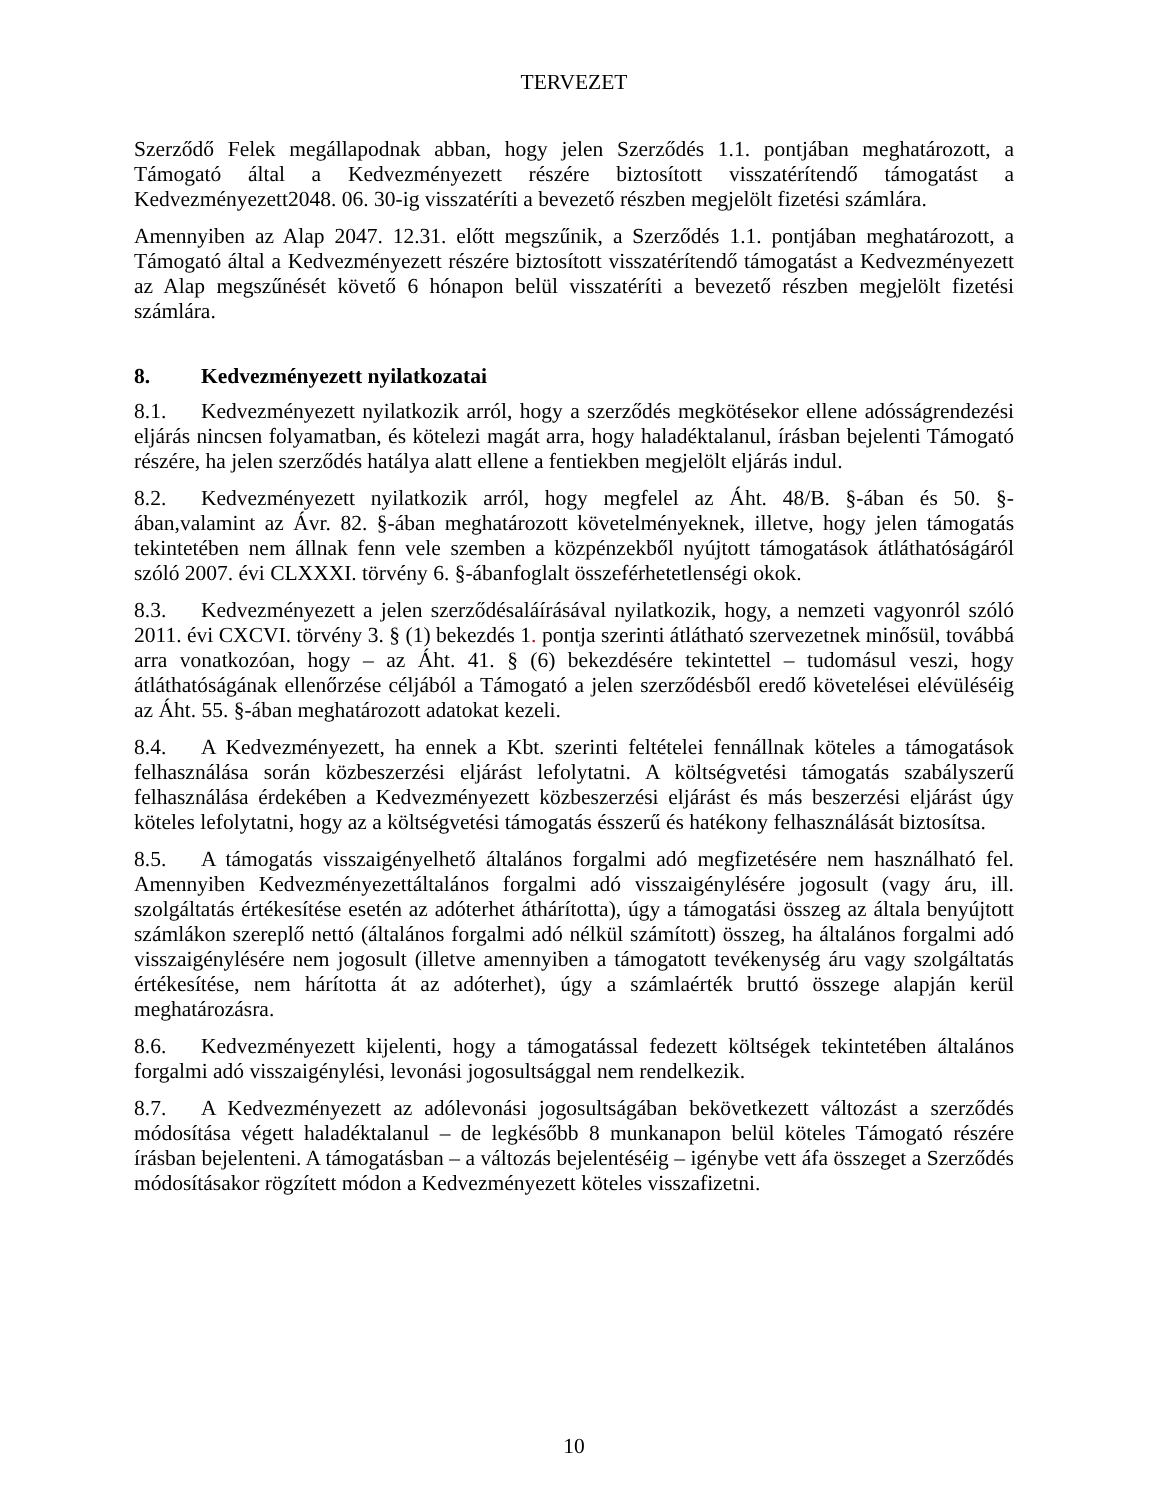TERVEZET
Szerződő Felek megállapodnak abban, hogy jelen Szerződés 1.1. pontjában meghatározott, a Támogató által a Kedvezményezett részére biztosított visszatérítendő támogatást a Kedvezményezett2048. 06. 30-ig visszatéríti a bevezető részben megjelölt fizetési számlára.
Amennyiben az Alap 2047. 12.31. előtt megszűnik, a Szerződés 1.1. pontjában meghatározott, a Támogató által a Kedvezményezett részére biztosított visszatérítendő támogatást a Kedvezményezett az Alap megszűnését követő 6 hónapon belül visszatéríti a bevezető részben megjelölt fizetési számlára.
8. Kedvezményezett nyilatkozatai
8.1. Kedvezményezett nyilatkozik arról, hogy a szerződés megkötésekor ellene adósságrendezési eljárás nincsen folyamatban, és kötelezi magát arra, hogy haladéktalanul, írásban bejelenti Támogató részére, ha jelen szerződés hatálya alatt ellene a fentiekben megjelölt eljárás indul.
8.2. Kedvezményezett nyilatkozik arról, hogy megfelel az Áht. 48/B. §-ában és 50. §-ában,valamint az Ávr. 82. §-ában meghatározott követelményeknek, illetve, hogy jelen támogatás tekintetében nem állnak fenn vele szemben a közpénzekből nyújtott támogatások átláthatóságáról szóló 2007. évi CLXXXI. törvény 6. §-ábanfoglalt összeférhetetlenségi okok.
8.3. Kedvezményezett a jelen szerződésaláírásával nyilatkozik, hogy, a nemzeti vagyonról szóló 2011. évi CXCVI. törvény 3. § (1) bekezdés 1. pontja szerinti átlátható szervezetnek minősül, továbbá arra vonatkozóan, hogy – az Áht. 41. § (6) bekezdésére tekintettel – tudomásul veszi, hogy átláthatóságának ellenőrzése céljából a Támogató a jelen szerződésből eredő követelései elévüléséig az Áht. 55. §-ában meghatározott adatokat kezeli.
8.4. A Kedvezményezett, ha ennek a Kbt. szerinti feltételei fennállnak köteles a támogatások felhasználása során közbeszerzési eljárást lefolytatni. A költségvetési támogatás szabályszerű felhasználása érdekében a Kedvezményezett közbeszerzési eljárást és más beszerzési eljárást úgy köteles lefolytatni, hogy az a költségvetési támogatás ésszerű és hatékony felhasználását biztosítsa.
8.5. A támogatás visszaigényelhető általános forgalmi adó megfizetésére nem használható fel. Amennyiben Kedvezményezettáltalános forgalmi adó visszaigénylésére jogosult (vagy áru, ill. szolgáltatás értékesítése esetén az adóterhet áthárította), úgy a támogatási összeg az általa benyújtott számlákon szereplő nettó (általános forgalmi adó nélkül számított) összeg, ha általános forgalmi adó visszaigénylésére nem jogosult (illetve amennyiben a támogatott tevékenység áru vagy szolgáltatás értékesítése, nem hárította át az adóterhet), úgy a számlaérték bruttó összege alapján kerül meghatározásra.
8.6. Kedvezményezett kijelenti, hogy a támogatással fedezett költségek tekintetében általános forgalmi adó visszaigénylési, levonási jogosultsággal nem rendelkezik.
8.7. A Kedvezményezett az adólevonási jogosultságában bekövetkezett változást a szerződés módosítása végett haladéktalanul – de legkésőbb 8 munkanapon belül köteles Támogató részére írásban bejelenteni. A támogatásban – a változás bejelentéséig – igénybe vett áfa összeget a Szerződés módosításakor rögzített módon a Kedvezményezett köteles visszafizetni.
10